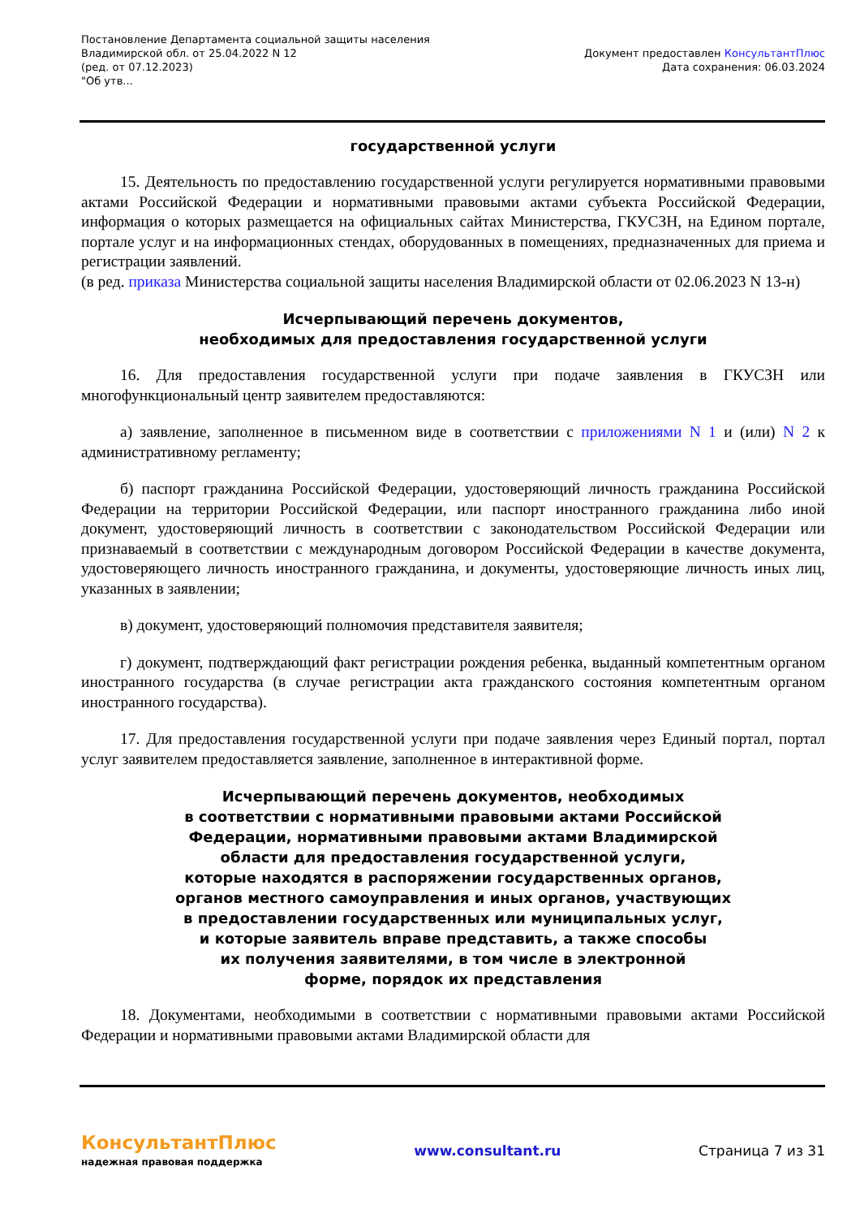Постановление Департамента социальной защиты населения
Владимирской обл. от 25.04.2022 N 12
(ред. от 07.12.2023)
"Об утв...
Документ предоставлен КонсультантПлюс
Дата сохранения: 06.03.2024
государственной услуги
15. Деятельность по предоставлению государственной услуги регулируется нормативными правовыми актами Российской Федерации и нормативными правовыми актами субъекта Российской Федерации, информация о которых размещается на официальных сайтах Министерства, ГКУСЗН, на Едином портале, портале услуг и на информационных стендах, оборудованных в помещениях, предназначенных для приема и регистрации заявлений.
(в ред. приказа Министерства социальной защиты населения Владимирской области от 02.06.2023 N 13-н)
Исчерпывающий перечень документов,
необходимых для предоставления государственной услуги
16. Для предоставления государственной услуги при подаче заявления в ГКУСЗН или многофункциональный центр заявителем предоставляются:
а) заявление, заполненное в письменном виде в соответствии с приложениями N 1 и (или) N 2 к административному регламенту;
б) паспорт гражданина Российской Федерации, удостоверяющий личность гражданина Российской Федерации на территории Российской Федерации, или паспорт иностранного гражданина либо иной документ, удостоверяющий личность в соответствии с законодательством Российской Федерации или признаваемый в соответствии с международным договором Российской Федерации в качестве документа, удостоверяющего личность иностранного гражданина, и документы, удостоверяющие личность иных лиц, указанных в заявлении;
в) документ, удостоверяющий полномочия представителя заявителя;
г) документ, подтверждающий факт регистрации рождения ребенка, выданный компетентным органом иностранного государства (в случае регистрации акта гражданского состояния компетентным органом иностранного государства).
17. Для предоставления государственной услуги при подаче заявления через Единый портал, портал услуг заявителем предоставляется заявление, заполненное в интерактивной форме.
Исчерпывающий перечень документов, необходимых
в соответствии с нормативными правовыми актами Российской
Федерации, нормативными правовыми актами Владимирской
области для предоставления государственной услуги,
которые находятся в распоряжении государственных органов,
органов местного самоуправления и иных органов, участвующих
в предоставлении государственных или муниципальных услуг,
и которые заявитель вправе представить, а также способы
их получения заявителями, в том числе в электронной
форме, порядок их представления
18. Документами, необходимыми в соответствии с нормативными правовыми актами Российской Федерации и нормативными правовыми актами Владимирской области для
КонсультантПлюс
надежная правовая поддержка
www.consultant.ru Страница 7 из 31